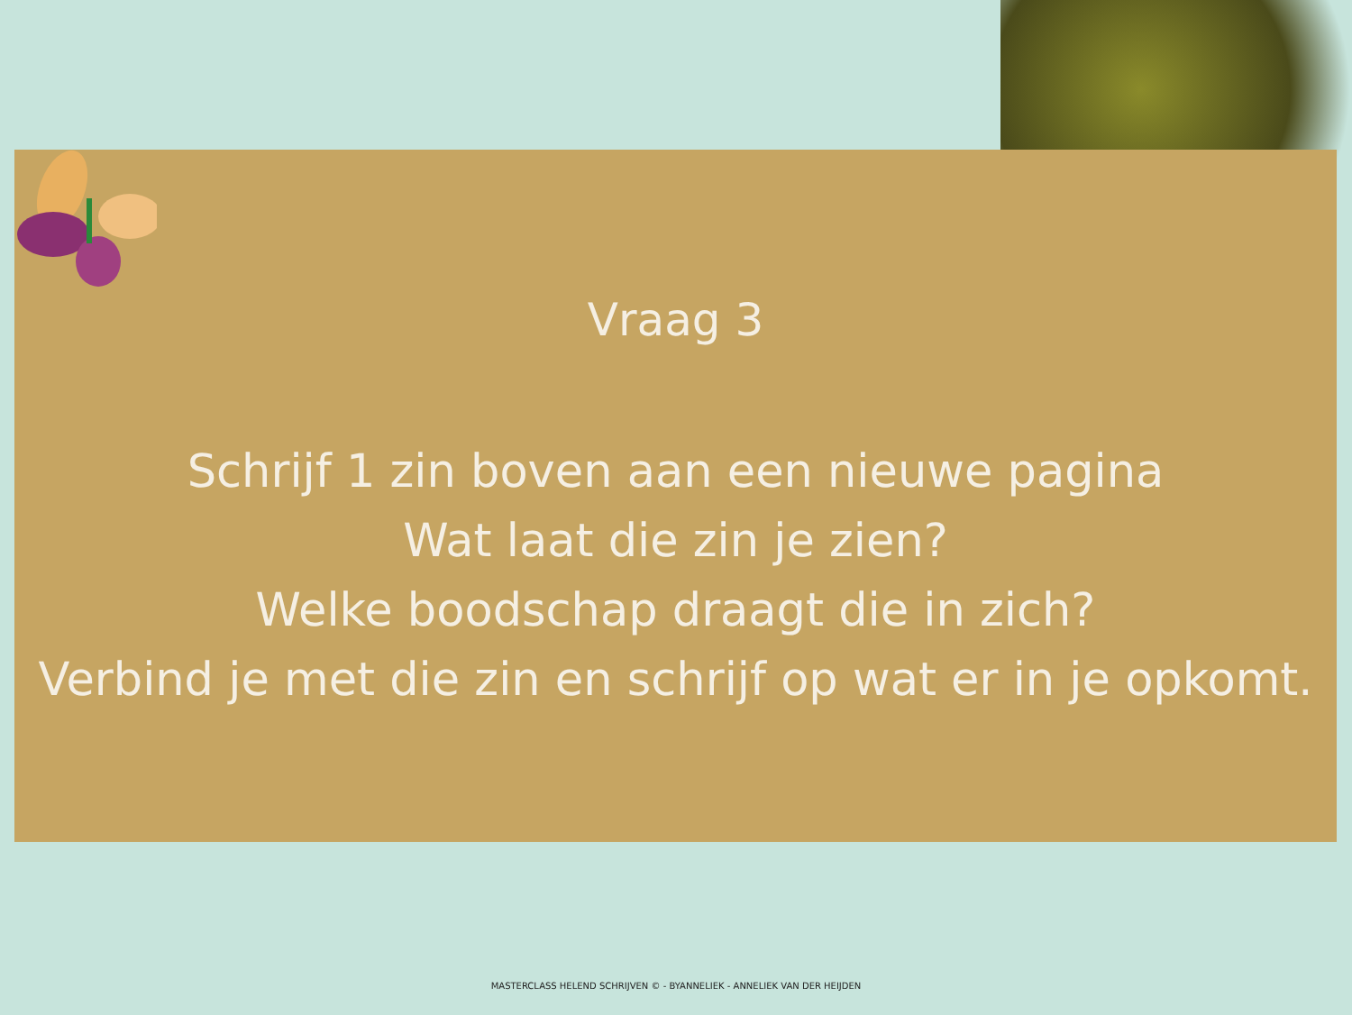Vraag 3
Schrijf 1 zin boven aan een nieuwe pagina
Wat laat die zin je zien?
Welke boodschap draagt die in zich?
Verbind je met die zin en schrijf op wat er in je opkomt.
MASTERCLASS HELEND SCHRIJVEN © - BYANNELIEK - ANNELIEK VAN DER HEIJDEN